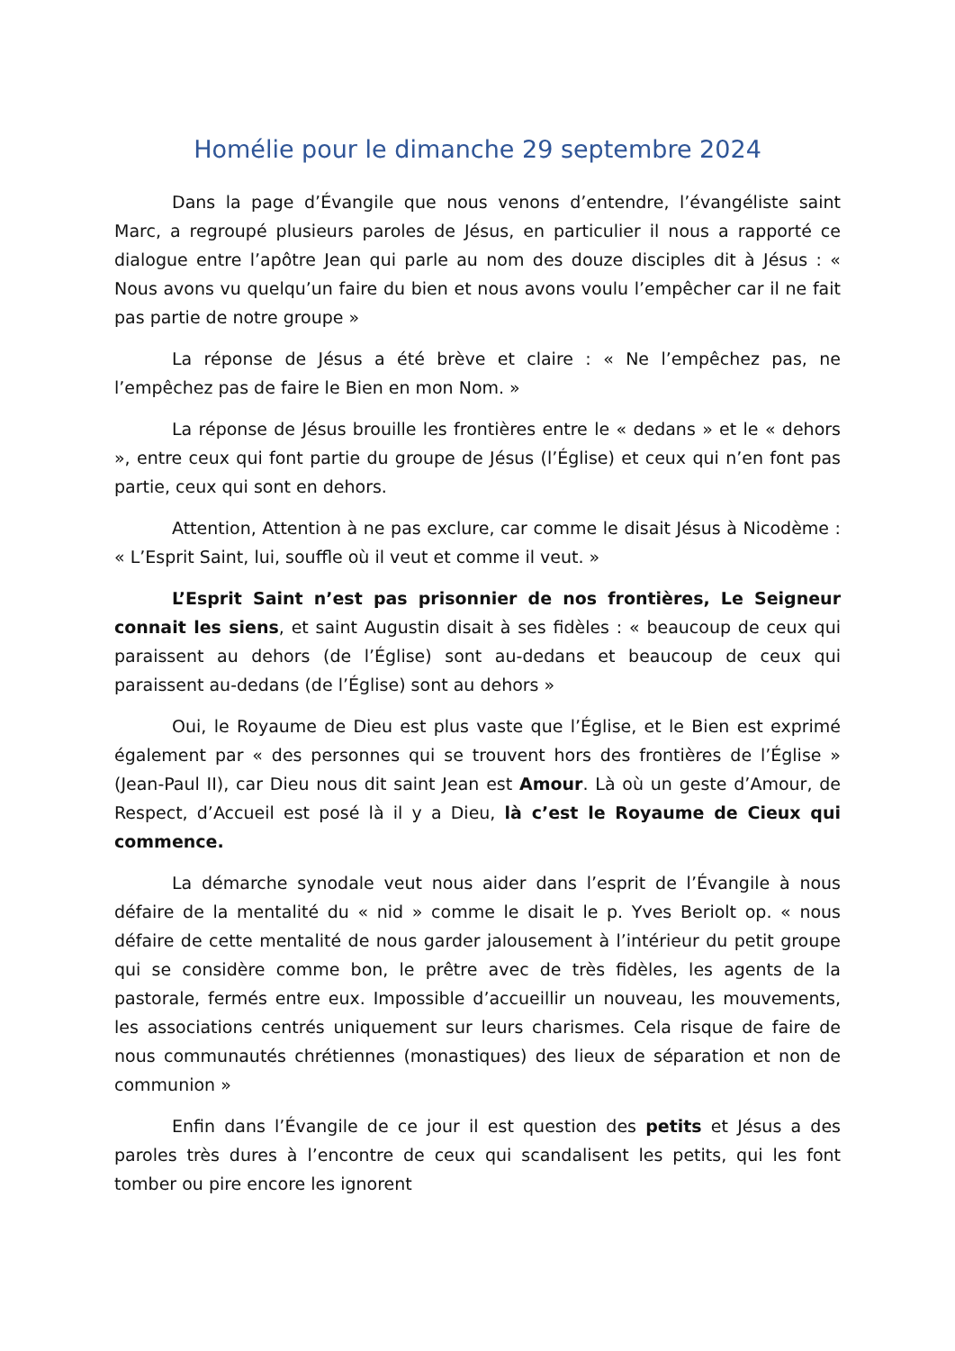Homélie pour le dimanche 29 septembre 2024
Dans la page d’Évangile que nous venons d’entendre, l’évangéliste saint Marc, a regroupé plusieurs paroles de Jésus, en particulier il nous a rapporté ce dialogue entre l’apôtre Jean qui parle au nom des douze disciples dit à Jésus : « Nous avons vu quelqu’un faire du bien et nous avons voulu l’empêcher car il ne fait pas partie de notre groupe »
La réponse de Jésus a été brève et claire : « Ne l’empêchez pas, ne l’empêchez pas de faire le Bien en mon Nom. »
La réponse de Jésus brouille les frontières entre le « dedans » et le « dehors », entre ceux qui font partie du groupe de Jésus (l’Église) et ceux qui n’en font pas partie, ceux qui sont en dehors.
Attention, Attention à ne pas exclure, car comme le disait Jésus à Nicodème : « L’Esprit Saint, lui, souffle où il veut et comme il veut. »
L’Esprit Saint n’est pas prisonnier de nos frontières, Le Seigneur connait les siens, et saint Augustin disait à ses fidèles : « beaucoup de ceux qui paraissent au dehors (de l’Église) sont au-dedans et beaucoup de ceux qui paraissent au-dedans (de l’Église) sont au dehors »
Oui, le Royaume de Dieu est plus vaste que l’Église, et le Bien est exprimé également par « des personnes qui se trouvent hors des frontières de l’Église » (Jean-Paul II), car Dieu nous dit saint Jean est Amour. Là où un geste d’Amour, de Respect, d’Accueil est posé là il y a Dieu, là c’est le Royaume de Cieux qui commence.
La démarche synodale veut nous aider dans l’esprit de l’Évangile à nous défaire de la mentalité du « nid » comme le disait le p. Yves Beriolt op. « nous défaire de cette mentalité de nous garder jalousement à l’intérieur du petit groupe qui se considère comme bon, le prêtre avec de très fidèles, les agents de la pastorale, fermés entre eux. Impossible d’accueillir un nouveau, les mouvements, les associations centrés uniquement sur leurs charismes. Cela risque de faire de nous communautés chrétiennes (monastiques) des lieux de séparation et non de communion »
Enfin dans l’Évangile de ce jour il est question des petits et Jésus a des paroles très dures à l’encontre de ceux qui scandalisent les petits, qui les font tomber ou pire encore les ignorent